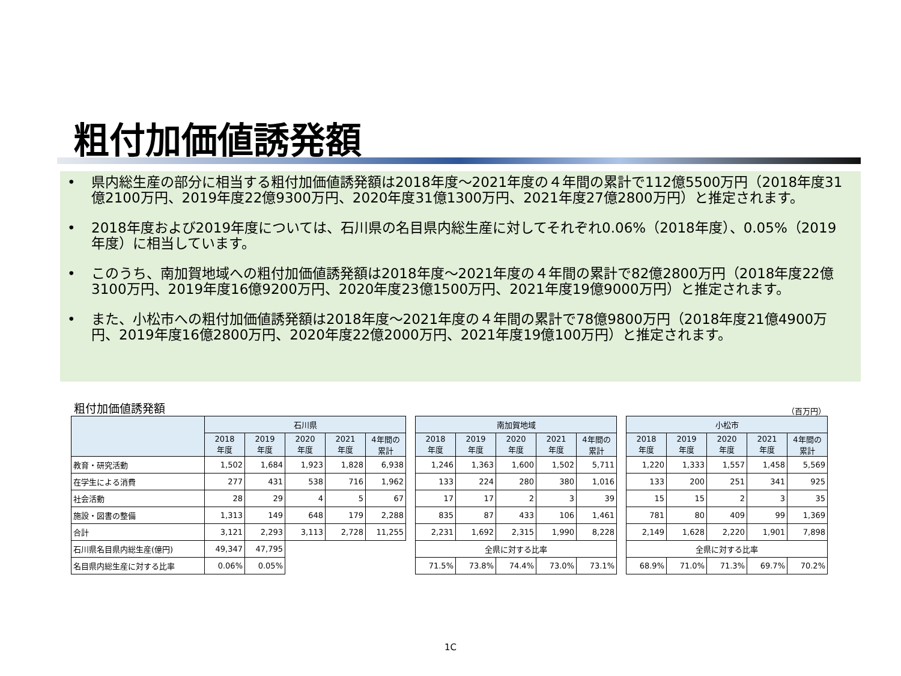粗付加価値誘発額
• 県内総生産の部分に相当する粗付加価値誘発額は2018年度～2021年度の４年間の累計で112億5500万円（2018年度31億2100万円、2019年度22億9300万円、2020年度31億1300万円、2021年度27億2800万円）と推定されます。
• 2018年度および2019年度については、石川県の名目県内総生産に対してそれぞれ0.06%（2018年度）、0.05%（2019年度）に相当しています。
• このうち、南加賀地域への粗付加価値誘発額は2018年度～2021年度の４年間の累計で82億2800万円（2018年度22億3100万円、2019年度16億9200万円、2020年度23億1500万円、2021年度19億9000万円）と推定されます。
• また、小松市への粗付加価値誘発額は2018年度～2021年度の４年間の累計で78億9800万円（2018年度21億4900万円、2019年度16億2800万円、2020年度22億2000万円、2021年度19億100万円）と推定されます。
粗付加価値誘発額 （百万円）
| | 石川県 | | | | |
| --- | --- | --- | --- | --- | --- |
| | 2018 年度 | 2019 年度 | 2020 年度 | 2021 年度 | 4年間の 累計 |
| 教育・研究活動 | 1,502 | 1,684 | 1,923 | 1,828 | 6,938 |
| 在学生による消費 | 277 | 431 | 538 | 716 | 1,962 |
| 社会活動 | 28 | 29 | 4 | 5 | 67 |
| 施設・図書の整備 | 1,313 | 149 | 648 | 179 | 2,288 |
| 合計 | 3,121 | 2,293 | 3,113 | 2,728 | 11,255 |
| 石川県名目県内総生産(億円) | 49,347 | 47,795 | | | |
| 名目県内総生産に対する比率 | 0.06% | 0.05% | | | |
| 南加賀地域 | | | | |
| --- | --- | --- | --- | --- |
| 2018 年度 | 2019 年度 | 2020 年度 | 2021 年度 | 4年間の 累計 |
| 1,246 | 1,363 | 1,600 | 1,502 | 5,711 |
| 133 | 224 | 280 | 380 | 1,016 |
| 17 | 17 | 2 | 3 | 39 |
| 835 | 87 | 433 | 106 | 1,461 |
| 2,231 | 1,692 | 2,315 | 1,990 | 8,228 |
| 全県に対する比率 | | | | |
| 71.5% | 73.8% | 74.4% | 73.0% | 73.1% |
| 小松市 | | | | |
| --- | --- | --- | --- | --- |
| 2018 年度 | 2019 年度 | 2020 年度 | 2021 年度 | 4年間の 累計 |
| 1,220 | 1,333 | 1,557 | 1,458 | 5,569 |
| 133 | 200 | 251 | 341 | 925 |
| 15 | 15 | 2 | 3 | 35 |
| 781 | 80 | 409 | 99 | 1,369 |
| 2,149 | 1,628 | 2,220 | 1,901 | 7,898 |
| 全県に対する比率 | | | | |
| 68.9% | 71.0% | 71.3% | 69.7% | 70.2% |
1C